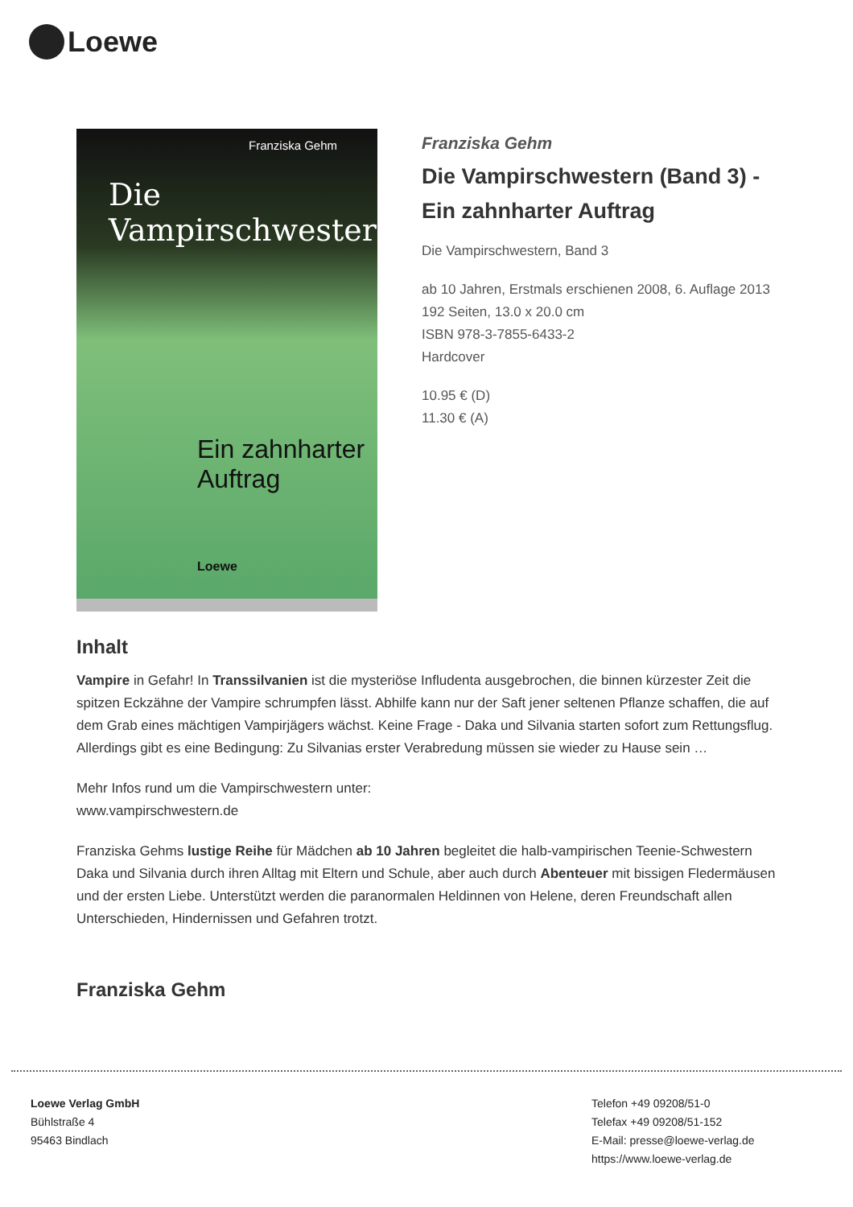Loewe
Franziska Gehm
Die Vampirschwestern
Ein zahnharter
Auftrag
Loewe
Franziska Gehm
Die Vampirschwestern (Band 3) - Ein zahnharter Auftrag
Die Vampirschwestern, Band 3
ab 10 Jahren, Erstmals erschienen 2008, 6. Auflage 2013
192 Seiten, 13.0 x 20.0 cm
ISBN 978-3-7855-6433-2
Hardcover
10.95 € (D)
11.30 € (A)
Inhalt
Vampire in Gefahr! In Transsilvanien ist die mysteriöse Infludenta ausgebrochen, die binnen kürzester Zeit die spitzen Eckzähne der Vampire schrumpfen lässt. Abhilfe kann nur der Saft jener seltenen Pflanze schaffen, die auf dem Grab eines mächtigen Vampirjägers wächst. Keine Frage - Daka und Silvania starten sofort zum Rettungsflug. Allerdings gibt es eine Bedingung: Zu Silvanias erster Verabredung müssen sie wieder zu Hause sein …
Mehr Infos rund um die Vampirschwestern unter:
www.vampirschwestern.de
Franziska Gehms lustige Reihe für Mädchen ab 10 Jahren begleitet die halb-vampirischen Teenie-Schwestern Daka und Silvania durch ihren Alltag mit Eltern und Schule, aber auch durch Abenteuer mit bissigen Fledermäusen und der ersten Liebe. Unterstützt werden die paranormalen Heldinnen von Helene, deren Freundschaft allen Unterschieden, Hindernissen und Gefahren trotzt.
Franziska Gehm
Loewe Verlag GmbH
Bühlstraße 4
95463 Bindlach
Telefon +49 09208/51-0
Telefax +49 09208/51-152
E-Mail: presse@loewe-verlag.de
https://www.loewe-verlag.de